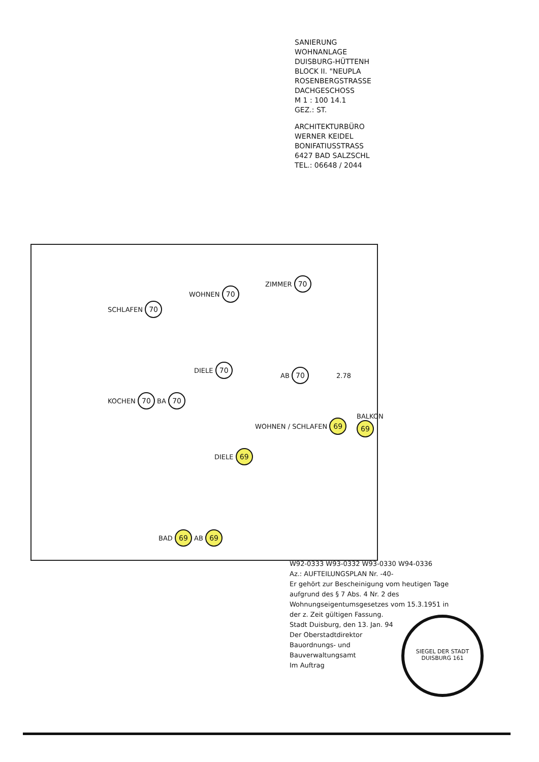SANIERUNG
WOHNANLAGE
DUISBURG-HÜTTENH
BLOCK II. "NEUPLA
ROSENBERGSTRASSE
DACHGESCHOSS
M 1 : 100 14.1
GEZ.: ST.
ARCHITEKTURBÜRO
WERNER KEIDEL
BONIFATIUSSTRASS
6427 BAD SALZSCHL
TEL.: 06648 / 2044
SCHLAFEN 70
WOHNEN 70
ZIMMER 70
DIELE 70
AB 70
KOCHEN 70 BA 70
WOHNEN / SCHLAFEN 69
BALKON 69
DIELE 69
BAD 69 AB 69
2.78
W92-0333 W93-0332 W93-0330 W94-0336
Az.: AUFTEILUNGSPLAN Nr. -40-
Er gehört zur Bescheinigung vom heutigen Tage aufgrund des § 7 Abs. 4 Nr. 2 des Wohnungseigentumsgesetzes vom 15.3.1951 in der z. Zeit gültigen Fassung.
Stadt Duisburg, den 13. Jan. 94
Der Oberstadtdirektor
Bauordnungs- und
Bauverwaltungsamt
Im Auftrag
SIEGEL DER STADT DUISBURG 161